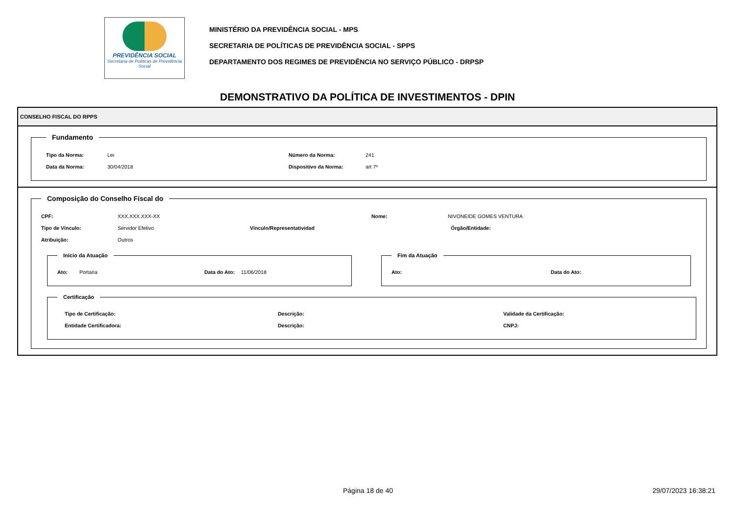PREVIDÊNCIA SOCIAL
Secretaria de Políticas de Previdência Social
MINISTÉRIO DA PREVIDÊNCIA SOCIAL - MPS
SECRETARIA DE POLÍTICAS DE PREVIDÊNCIA SOCIAL - SPPS
DEPARTAMENTO DOS REGIMES DE PREVIDÊNCIA NO SERVIÇO PÚBLICO - DRPSP
DEMONSTRATIVO DA POLÍTICA DE INVESTIMENTOS - DPIN
CONSELHO FISCAL DO RPPS
Fundamento
Tipo da Norma: Lei Número da Norma: 241
Data da Norma: 30/04/2018 Dispositivo da Norma: art 7º
Composição do Conselho Fiscal do
CPF: XXX.XXX.XXX-XX Nome: NIVONEIDE GOMES VENTURA
Tipo de Vínculo: Servidor Efetivo Vínculo/Representatividad Órgão/Entidade:
Atribuição: Outros
Início da Atuação
Ato: Portaria Data do Ato: 11/06/2018
Fim da Atuação
Ato: Data do Ato:
Certificação
Tipo de Certificação: Descrição: Validade da Certificação:
Entidade Certificadora: Descrição: CNPJ:
Página 18 de 40 29/07/2023 16:38:21